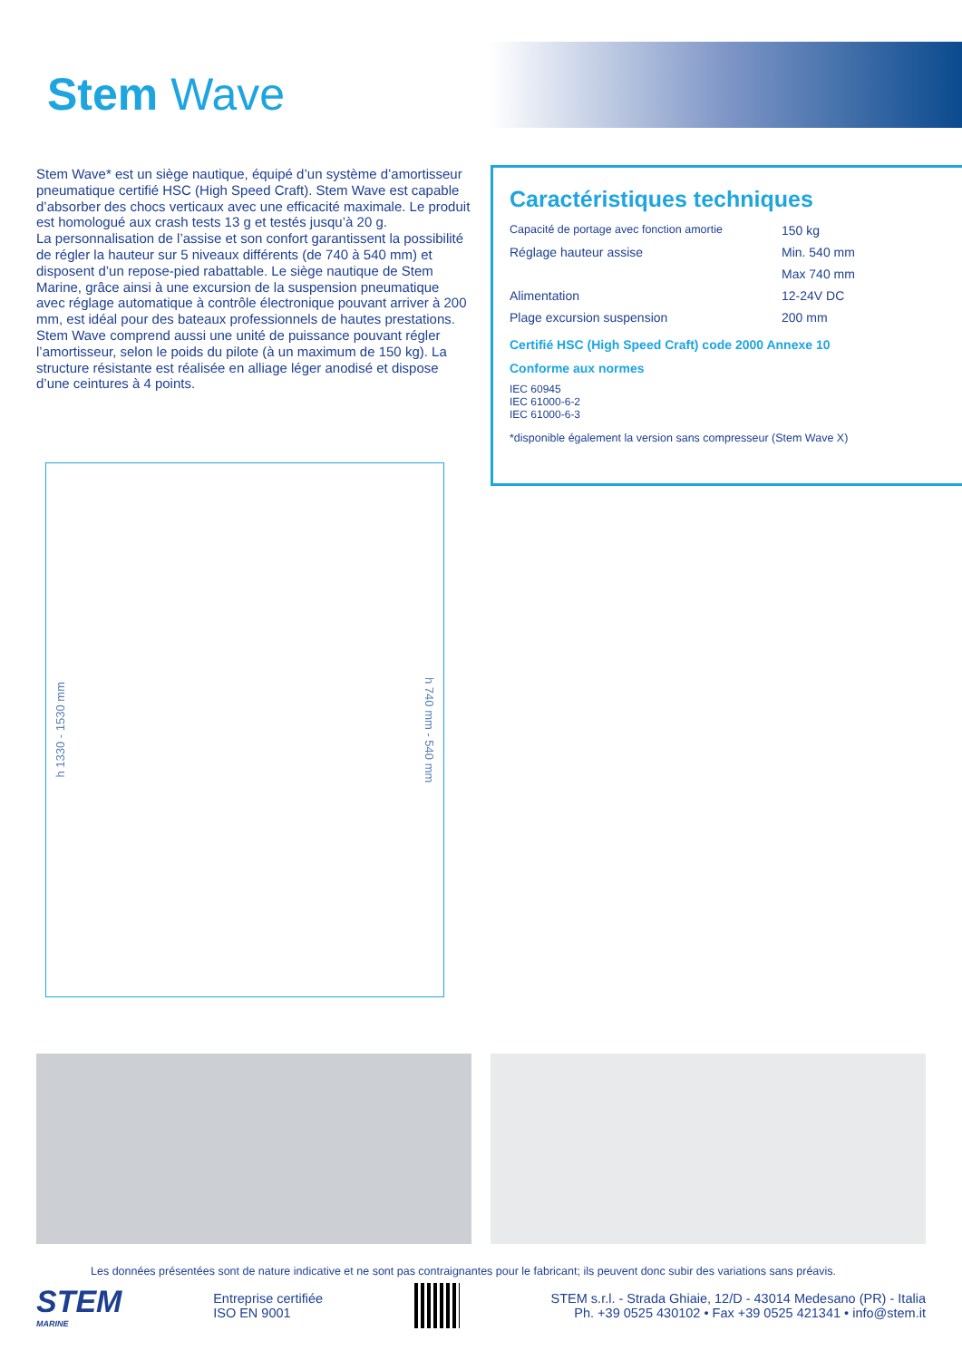Stem Wave
Stem Wave* est un siège nautique, équipé d’un système d’amortisseur pneumatique certifié HSC (High Speed Craft). Stem Wave est capable d’absorber des chocs verticaux avec une efficacité maximale. Le produit est homologué aux crash tests 13 g et testés jusqu’à 20 g.
La personnalisation de l’assise et son confort garantissent la possibilité de régler la hauteur sur 5 niveaux différents (de 740 à 540 mm) et disposent d’un repose-pied rabattable. Le siège nautique de Stem Marine, grâce ainsi à une excursion de la suspension pneumatique avec réglage automatique à contrôle électronique pouvant arriver à 200 mm, est idéal pour des bateaux professionnels de hautes prestations.
Stem Wave comprend aussi une unité de puissance pouvant régler l’amortisseur, selon le poids du pilote (à un maximum de 150 kg). La structure résistante est réalisée en alliage léger anodisé et dispose d’une ceintures à 4 points.
Caractéristiques techniques
| Capacité de portage avec fonction amortie | 150 kg |
| Réglage hauteur assise | Min. 540 mm |
| | Max 740 mm |
| Alimentation | 12-24V DC |
| Plage excursion suspension | 200 mm |
Certifié HSC (High Speed Craft) code 2000 Annexe 10
Conforme aux normes
IEC 60945
IEC 61000-6-2
IEC 61000-6-3
*disponible également la version sans compresseur (Stem Wave X)
h 1330 - 1530 mm h 740 mm - 540 mm
Les données présentées sont de nature indicative et ne sont pas contraignantes pour le fabricant; ils peuvent donc subir des variations sans préavis.
STEM
MARINE
Entreprise certifiée
ISO EN 9001
STEM s.r.l. - Strada Ghiaie, 12/D - 43014 Medesano (PR) - Italia
Ph. +39 0525 430102 • Fax +39 0525 421341 • info@stem.it